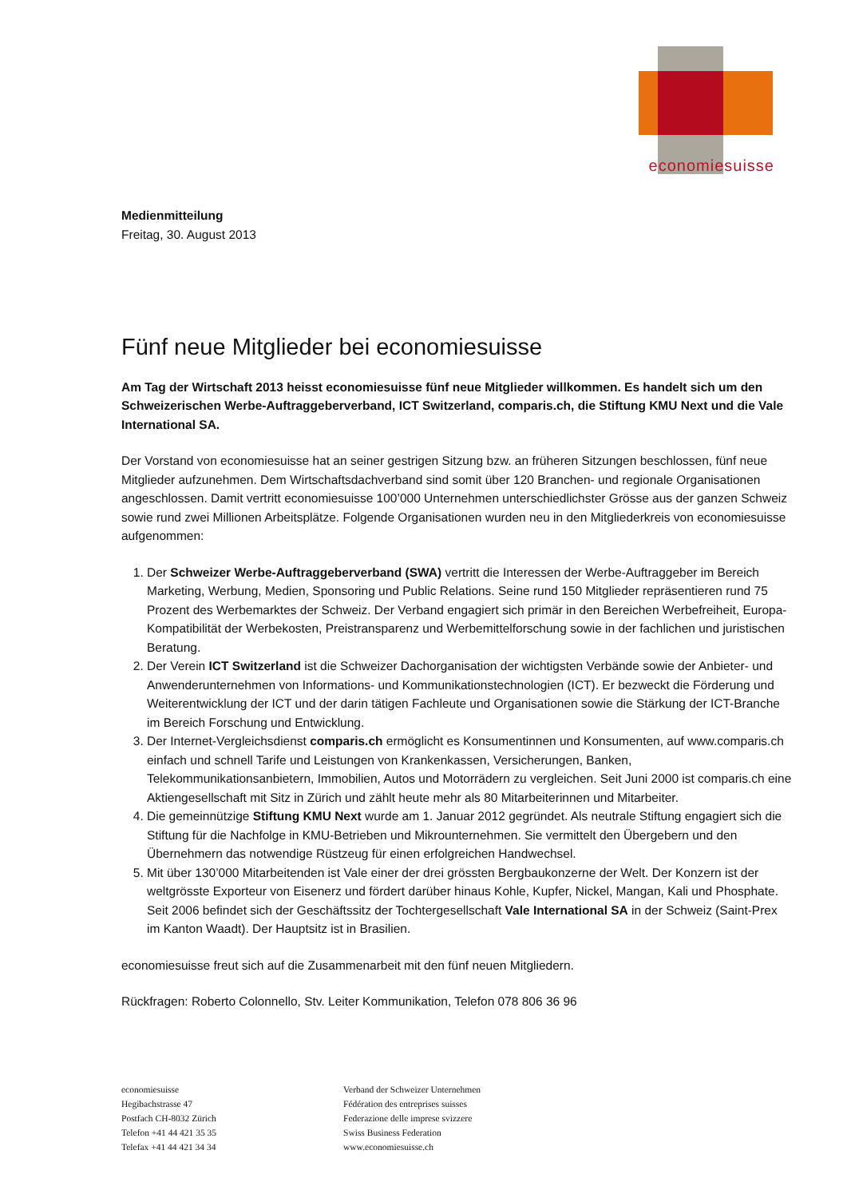economiesuisse
Medienmitteilung
Freitag, 30. August 2013
Fünf neue Mitglieder bei economiesuisse
Am Tag der Wirtschaft 2013 heisst economiesuisse fünf neue Mitglieder willkommen. Es handelt sich um den Schweizerischen Werbe-Auftraggeberverband, ICT Switzerland, comparis.ch, die Stiftung KMU Next und die Vale International SA.
Der Vorstand von economiesuisse hat an seiner gestrigen Sitzung bzw. an früheren Sitzungen beschlossen, fünf neue Mitglieder aufzunehmen. Dem Wirtschaftsdachverband sind somit über 120 Branchen- und regionale Organisationen angeschlossen. Damit vertritt economiesuisse 100’000 Unternehmen unterschiedlichster Grösse aus der ganzen Schweiz sowie rund zwei Millionen Arbeitsplätze. Folgende Organisationen wurden neu in den Mitgliederkreis von economiesuisse aufgenommen:
1. Der Schweizer Werbe-Auftraggeberverband (SWA) vertritt die Interessen der Werbe-Auftraggeber im Bereich Marketing, Werbung, Medien, Sponsoring und Public Relations. Seine rund 150 Mitglieder repräsentieren rund 75 Prozent des Werbemarktes der Schweiz. Der Verband engagiert sich primär in den Bereichen Werbefreiheit, Europa-Kompatibilität der Werbekosten, Preistransparenz und Werbemittelforschung sowie in der fachlichen und juristischen Beratung.
2. Der Verein ICT Switzerland ist die Schweizer Dachorganisation der wichtigsten Verbände sowie der Anbieter- und Anwenderunternehmen von Informations- und Kommunikationstechnologien (ICT). Er bezweckt die Förderung und Weiterentwicklung der ICT und der darin tätigen Fachleute und Organisationen sowie die Stärkung der ICT-Branche im Bereich Forschung und Entwicklung.
3. Der Internet-Vergleichsdienst comparis.ch ermöglicht es Konsumentinnen und Konsumenten, auf www.comparis.ch einfach und schnell Tarife und Leistungen von Krankenkassen, Versicherungen, Banken, Telekommunikationsanbietern, Immobilien, Autos und Motorrädern zu vergleichen. Seit Juni 2000 ist comparis.ch eine Aktiengesellschaft mit Sitz in Zürich und zählt heute mehr als 80 Mitarbeiterinnen und Mitarbeiter.
4. Die gemeinnützige Stiftung KMU Next wurde am 1. Januar 2012 gegründet. Als neutrale Stiftung engagiert sich die Stiftung für die Nachfolge in KMU-Betrieben und Mikrounternehmen. Sie vermittelt den Übergebern und den Übernehmern das notwendige Rüstzeug für einen erfolgreichen Handwechsel.
5. Mit über 130’000 Mitarbeitenden ist Vale einer der drei grössten Bergbaukonzerne der Welt. Der Konzern ist der weltgrösste Exporteur von Eisenerz und fördert darüber hinaus Kohle, Kupfer, Nickel, Mangan, Kali und Phosphate. Seit 2006 befindet sich der Geschäftssitz der Tochtergesellschaft Vale International SA in der Schweiz (Saint-Prex im Kanton Waadt). Der Hauptsitz ist in Brasilien.
economiesuisse freut sich auf die Zusammenarbeit mit den fünf neuen Mitgliedern.
Rückfragen: Roberto Colonnello, Stv. Leiter Kommunikation, Telefon 078 806 36 96
economiesuisse
Hegibachstrasse 47
Postfach CH-8032 Zürich
Telefon +41 44 421 35 35
Telefax +41 44 421 34 34
Verband der Schweizer Unternehmen
Fédération des entreprises suisses
Federazione delle imprese svizzere
Swiss Business Federation
www.economiesuisse.ch